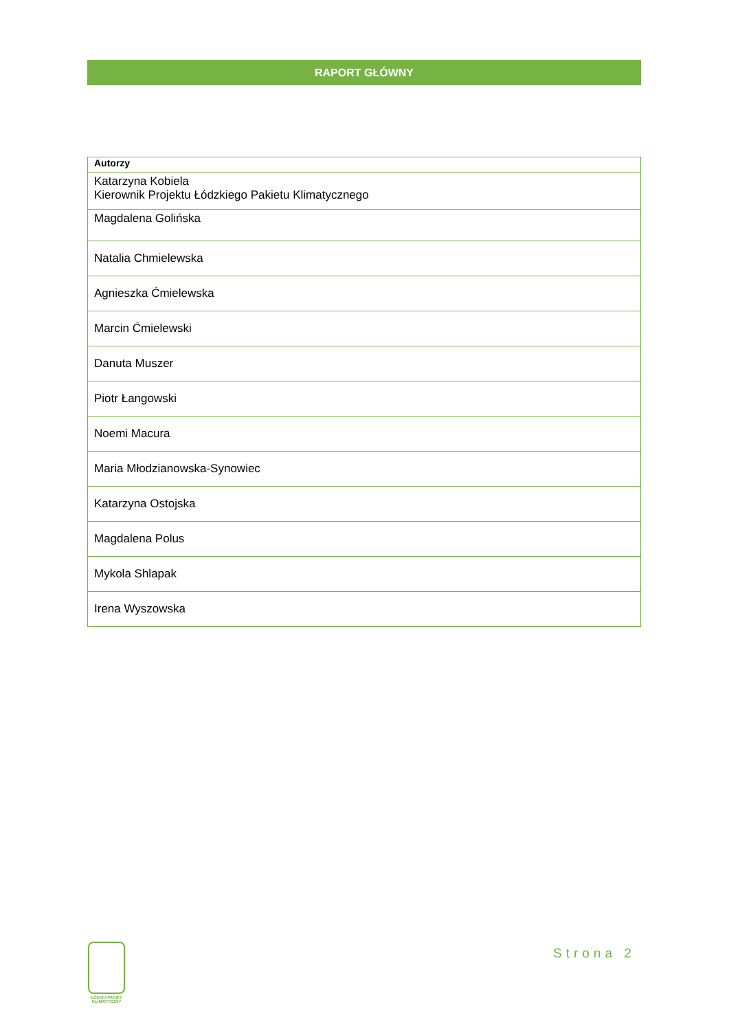RAPORT GŁÓWNY
| Autorzy |
| --- |
| Katarzyna Kobiela Kierownik Projektu Łódzkiego Pakietu Klimatycznego |
| Magdalena Golińska |
| Natalia Chmielewska |
| Agnieszka Ćmielewska |
| Marcin Ćmielewski |
| Danuta Muszer |
| Piotr Łangowski |
| Noemi Macura |
| Maria Młodzianowska-Synowiec |
| Katarzyna Ostojska |
| Magdalena Polus |
| Mykola Shlapak |
| Irena Wyszowska |
ŁÓDZKI PAKIET KLIMATYCZNY
Strona 2